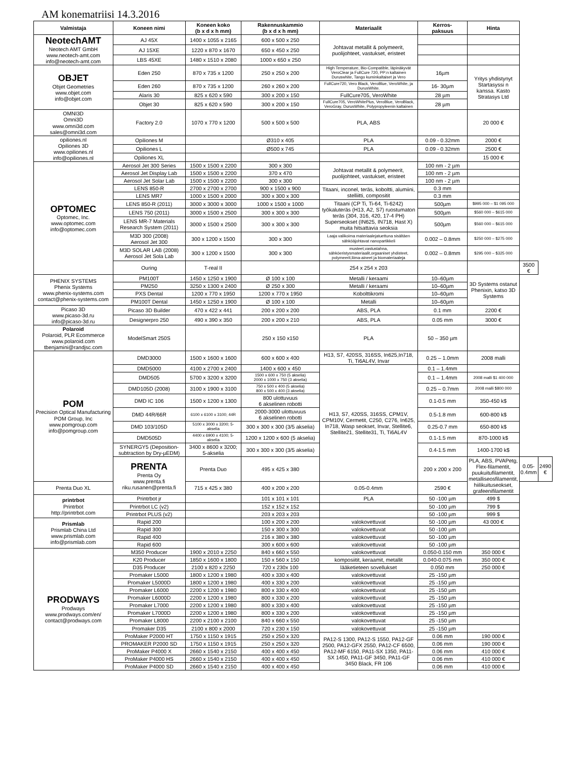AM konematriisi 14.3.2016
| Valmistaja | Koneen nimi | Koneen koko (b x d x h mm) | Rakennuskammio (b x d x h mm) | Materiaalit | Kerros- paksuus | Hinta | | |
| --- | --- | --- | --- | --- | --- | --- | --- | --- |
| NeotechAMT Neotech AMT GmbH www.neotech-amt.com info@neotech-amt.com | AJ 45X | 1400 x 1055 x 2165 | 600 x 500 x 250 | Johtavat metallit & polymeerit, puolijohteet, vastukset, eristeet | | | | |
| | AJ 15XE | 1220 x 870 x 1670 | 650 x 450 x 250 | | | | | |
| | LBS 45XE | 1480 x 1510 x 2080 | 1000 x 650 x 250 | | | | | |
| OBJET Objet Geometries www.objet.com info@objet.com | Eden 250 | 870 x 735 x 1200 | 250 x 250 x 200 | High Temperature, Bio-Compatible, läpinäkyvät VeroClear ja FullCure 720, PP:n kaltainen Duruswhite, Tango kuminkaltaiset ja Vero | 16µm | Yritys yhdistynyt Startasyssi n kanssa. Kasto Stratasys Ltd | | |
| | Eden 260 | 870 x 735 x 1200 | 260 x 260 x 200 | FullCure720, Vero Black, VeroBlue, VeroWhite, ja DurusWhite. | 16- 30µm | | | |
| | Alaris 30 | 825 x 620 x 590 | 300 x 200 x 150 | FullCure705, VeroWhite | 28 µm | | | |
| | Objet 30 | 825 x 620 x 590 | 300 x 200 x 150 | FullCure705, VeroWhitePlus, VeroBlue, VeroBlack, VeroGray, DurusWhite, Polypropyleenin kaltainen | 28 µm | | | |
| OMNI3D Omni3D www.omni3d.com sales@omni3d.com | Factory 2.0 | 1070 x 770 x 1200 | 500 x 500 x 500 | PLA, ABS | | 20 000 € | | |
| opiliones.nl Opiliones 3D www.opiliones.nl info@opiliones.nl | Opiliones M | | Ø310 x 405 | PLA | 0.09 - 0.32mm | 2000 € | | |
| | Opiliones L | | Ø500 x 745 | PLA | 0.09 - 0.32mm | 2500 € | | |
| | Opiliones XL | | | | | 15 000 € | | |
| OPTOMEC Optomec, Inc. www.optomec.com info@optomec.com | Aerosol Jet 300 Series | 1500 x 1500 x 2200 | 300 x 300 | Johtavat metallit & polymeerit, puolijohteet, vastukset, eristeet | 100 nm - 2 µm | | | |
| | Aerosol Jet Display Lab | 1500 x 1500 x 2200 | 370 x 470 | | 100 nm - 2 µm | | | |
| | Aerosol Jet Solar Lab | 1500 x 1500 x 2200 | 300 x 300 | | 100 nm - 2 µm | | | |
| | LENS 850-R | 2700 x 2700 x 2700 | 900 x 1500 x 900 | Titaani, inconel, teräs, koboltti, alumiini, stelliitti, compositit | 0.3 mm | | | |
| | LENS MR7 | 1000 x 1500 x 2000 | 300 x 300 x 300 | | 0.3 mm | | | |
| | LENS 850-R (2011) | 3000 x 3000 x 3000 | 1000 x 1500 x 1000 | Titaani (CP Ti, Ti-64, Ti-6242) työkaluteräs (H13, A2, S7) ruostumaton teräs (304, 316, 420, 17-4 PH) Superseokset (IN625, IN718, Hast X) muita hitsattavia seoksia | 500µm | $995 000 – $1 095 000 | | |
| | LENS 750 (2011) | 3000 x 1500 x 2500 | 300 x 300 x 300 | | 500µm | $560 000 – $615 000 | | |
| | LENS MR-7 Materials Research System (2011) | 3000 x 1500 x 2500 | 300 x 300 x 300 | | 500µm | $560 000 – $615 000 | | |
| | M3D 300 (2008) Aerosol Jet 300 | 300 x 1200 x 1500 | 300 x 300 | Laaja valikoima materiaalejatuettuna sisältäen sähköäjohtavat nanopartikkeli | 0.002 – 0.8mm | $250 000 – $275 000 | | |
| | M3D SOLAR LAB (2008) Aerosol Jet Sola Lab | 300 x 1200 x 1500 | 300 x 300 | musteet,vastustahna, sähköeristysmateriaalit,orgaaniset yhdisteet, polymeerit,liima-aineet ja biomateriaaleja | 0.002 – 0.8mm | $295 000 – $325 000 | | |
| | Ouring | T-real II | | 254 x 254 x 203 | | | 3500 € | |
| PHENIX SYSTEMS Phenix Systems www.phenix-systems.com contact@phenix-systems.com | PM100T | 1450 x 1250 x 1900 | Ø 100 x 100 | Metalli / keraami | 10–60µm | 3D Systems ostanut Phenixin, katso 3D Systems | | |
| | PM250 | 3250 x 1300 x 2400 | Ø 250 x 300 | Metalli / keraami | 10–60µm | | | |
| | PXS Dental | 1200 x 770 x 1950 | 1200 x 770 x 1950 | Kobolttikromi | 10–60µm | | | |
| | PM100T Dental | 1450 x 1250 x 1900 | Ø 100 x 100 | Metalli | 10–60µm | | | |
| Picaso 3D www.picaso-3d.ru info@picaso-3d.ru | Picaso 3D Builder | 470 x 422 x 441 | 200 x 200 x 200 | ABS, PLA | 0.1 mm | 2200 € | | |
| | Designerpro 250 | 490 x 390 x 350 | 200 x 200 x 210 | ABS, PLA | 0.05 mm | 3000 € | | |
| Polaroid Polaroid, PLR Ecommerce www.polaroid.com tbenjamini@randjsc.com | ModelSmart 250S | | 250 x 150 x150 | PLA | 50 – 350 µm | | | |
| POM Precision Optical Manufacturing POM Group, Inc www.pomgroup.com info@pomgroup.com | DMD3000 | 1500 x 1600 x 1600 | 600 x 600 x 400 | H13, S7, 420SS, 316SS, In625,In718, Ti, Ti6AL4V, Invar | 0.25 – 1.0mm | 2008 malli | | |
| | DMD5000 | 4100 x 2700 x 2400 | 1400 x 600 x 450 | H13, S7, 420SS, 316SS, CPM1V, CPM10V, Cermetit, C250, C276, In625, In718, Wasp seokset, Invar, Stellite6, Stellite21, Stellite31, Ti, Ti6AL4V | 0.1 – 1.4mm | | | |
| | DMD505 | 5700 x 3200 x 3200 | 1500 x 600 x 750 (5 akselia) 2000 x 1000 x 750 (3 akselia) | | 0.1 – 1.4mm | 2008 malli $1 400 000 | | |
| | DMD105D (2008) | 3100 x 1900 x 3100 | 750 x 500 x 400 (5 akselia) 800 x 500 x 400 (3 akselia) | | 0.25 – 0.7mm | 2008 malli $800 000 | | |
| | DMD IC 106 | 1500 x 1200 x 1300 | 800 ulottuvuus 6 akselinen robotti | | 0.1-0.5 mm | 350-450 k$ | | |
| | DMD 44R/66R | 6100 x 6100 x 3100; 44R | 2000-3000 ulottuvuus 6 akselinen robotti | | 0.5-1.8 mm | 600-800 k$ | | |
| | DMD 103/105D | 5100 x 3000 x 3200; 5-akselia | 300 x 300 x 300 (3/5 akselia) | | 0.25-0.7 mm | 650-800 k$ | | |
| | DMD505D | 4400 x 6900 x 4100; 5-akselia | 1200 x 1200 x 600 (5 akselia) | | 0.1-1.5 mm | 870-1000 k$ | | |
| | SYNERGY5 (Deposition-subtraction by Dry-µEDM) | 3400 x 8600 x 3200; 5-akselia | 300 x 300 x 300 (3/5 akselia) | | 0.4-1.5 mm | 1400-1700 k$ | | |
| | PRENTA Prenta Oy www.prenta.fi riku.rusanen@prenta.fi | Prenta Duo | 495 x 425 x 380 | | 200 x 200 x 200 | PLA, ABS, PVAPetg, Flex-filamentit, puukuitufilamentit, metalliseosfilamentit, hiilikuituseokset, grafeenifilamentit | 0.05-0.4mm | 2490 € |
| Prenta Duo XL | | 715 x 425 x 380 | 400 x 200 x 200 | 0.05-0.4mm | 2590 € | | | |
| printrbot Printrbot http://printrbot.com | Printrbot jr | | 101 x 101 x 101 | PLA | 50 -100 µm | 499 $ | | |
| | Printrbot LC (v2) | | 152 x 152 x 152 | | 50 -100 µm | 799 $ | | |
| | Printrbot PLUS (v2) | | 203 x 203 x 203 | | 50 -100 µm | 999 $ | | |
| Prismlab Prismlab China Ltd www.prismlab.com info@prismlab.com | Rapid 200 | | 100 x 200 x 200 | valokovettuvat | 50 -100 µm | 43 000 € | | |
| | Rapid 300 | | 150 x 300 x 300 | valokovettuvat | 50 -100 µm | | | |
| | Rapid 400 | | 216 x 380 x 380 | valokovettuvat | 50 -100 µm | | | |
| | Rapid 600 | | 300 x 600 x 600 | valokovettuvat | 50 -100 µm | | | |
| PRODWAYS Prodways www.prodways.com/en/ contact@prodways.com | M350 Producer | 1900 x 2010 x 2250 | 840 x 660 x 550 | valokovettuvat | 0.050-0.150 mm | 350 000 € | | |
| | K20 Producer | 1850 x 1600 x 1800 | 150 x 560 x 150 | komposiitit, keraamit, metallit | 0.040-0.075 mm | 350 000 € | | |
| | D35 Producer | 2100 x 820 x 2250 | 720 x 230x 100 | lääketieteen sovellukset | 0.050 mm | 250 000 € | | |
| | Promaker L5000 | 1800 x 1200 x 1980 | 400 x 330 x 400 | valokovettuvat | 25 -150 µm | | | |
| | Promaker L5000D | 1800 x 1200 x 1980 | 400 x 330 x 200 | valokovettuvat | 25 -150 µm | | | |
| | Promaker L6000 | 2200 x 1200 x 1980 | 800 x 330 x 400 | valokovettuvat | 25 -150 µm | | | |
| | Promaker L6000D | 2200 x 1200 x 1980 | 800 x 330 x 200 | valokovettuvat | 25 -150 µm | | | |
| | Promaker L7000 | 2200 x 1200 x 1980 | 800 x 330 x 400 | valokovettuvat | 25 -150 µm | | | |
| | Promaker L7000D | 2200 x 1200 x 1980 | 800 x 330 x 200 | valokovettuvat | 25 -150 µm | | | |
| | Promaker L8000 | 2200 x 2100 x 2100 | 840 x 660 x 550 | valokovettuvat | 25 -150 µm | | | |
| | Promaker D35 | 2100 x 800 x 2000 | 720 x 230 x 150 | valokovettuvat | 25 -150 µm | | | |
| | ProMaker P2000 HT | 1750 x 1150 x 1915 | 250 x 250 x 320 | PA12-S 1300, PA12-S 1550, PA12-GF 2500, PA12-GFX 2550, PA12-CF 6500, PA12-MF 6150, PA11-SX 1350, PA11-SX 1450, PA11-GF 3450, PA11-GF 3450 Black, FR 106 | 0.06 mm | 190 000 € | | |
| | PROMAKER P2000 SD | 1750 x 1150 x 1915 | 250 x 250 x 320 | | 0.06 mm | 190 000 € | | |
| | ProMaker P4000 X | 2660 x 1540 x 2150 | 400 x 400 x 450 | | 0.06 mm | 410 000 € | | |
| | ProMaker P4000 HS | 2660 x 1540 x 2150 | 400 x 400 x 450 | | 0.06 mm | 410 000 € | | |
| | ProMaker P4000 SD | 2660 x 1540 x 2150 | 400 x 400 x 450 | | 0.06 mm | 410 000 € | | |